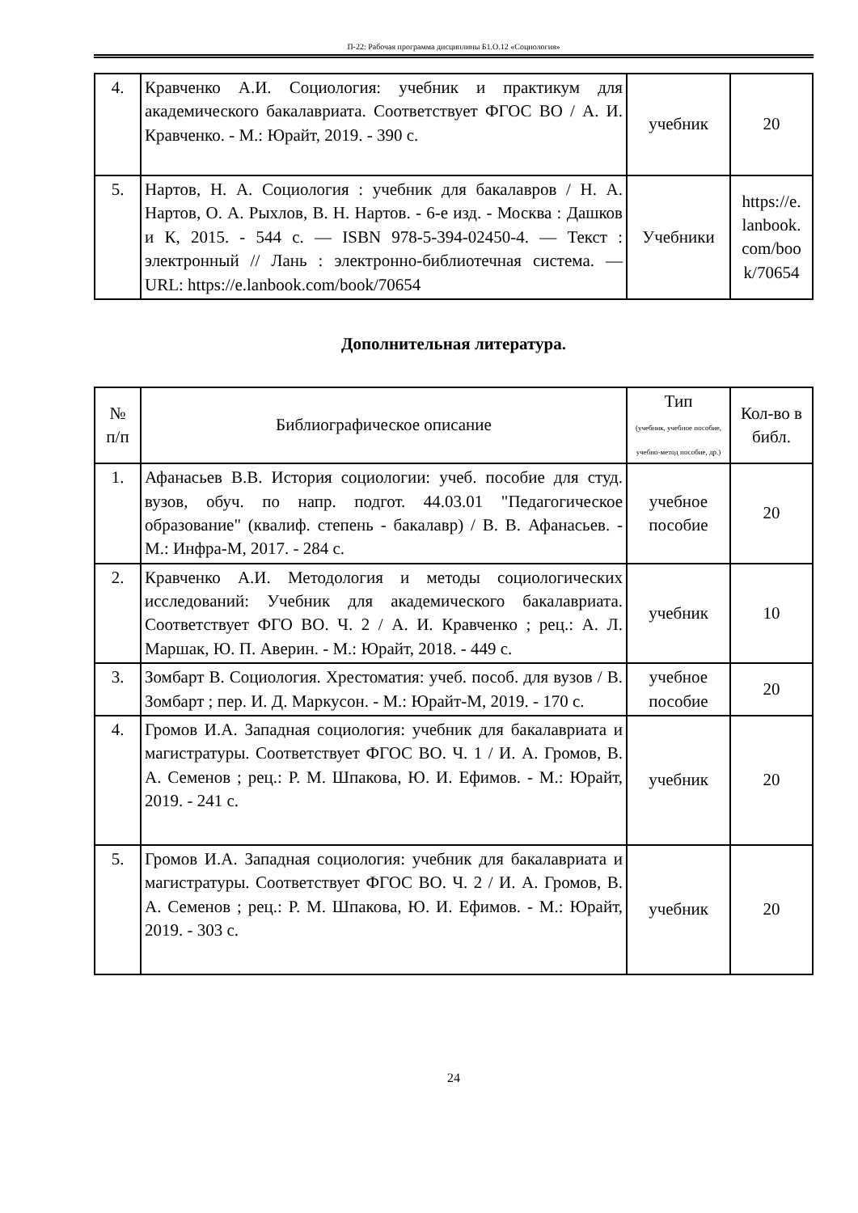П-22: Рабочая программа дисциплины Б1.О.12 «Социология»
| 4. | Кравченко А.И. Социология: учебник и практикум для академического бакалавриата. Соответствует ФГОС ВО / А. И. Кравченко. - М.: Юрайт, 2019. - 390 с. | учебник | 20 |
| 5. | Нартов, Н. А. Социология : учебник для бакалавров / Н. А. Нартов, О. А. Рыхлов, В. Н. Нартов. - 6-е изд. - Москва : Дашков и К, 2015. - 544 с. — ISBN 978-5-394-02450-4. — Текст : электронный // Лань : электронно-библиотечная система. — URL: https://e.lanbook.com/book/70654 | Учебники | https://e. lanbook. com/boo k/70654 |
Дополнительная литература.
| № п/п | Библиографическое описание | Тип (учебник, учебное пособие, учебно-метод пособие, др.) | Кол-во в библ. |
| --- | --- | --- | --- |
| 1. | Афанасьев В.В. История социологии: учеб. пособие для студ. вузов, обуч. по напр. подгот. 44.03.01 "Педагогическое образование" (квалиф. степень - бакалавр) / В. В. Афанасьев. - М.: Инфра-М, 2017. - 284 с. | учебное пособие | 20 |
| 2. | Кравченко А.И. Методология и методы социологических исследований: Учебник для академического бакалавриата. Соответствует ФГО ВО. Ч. 2 / А. И. Кравченко ; рец.: А. Л. Маршак, Ю. П. Аверин. - М.: Юрайт, 2018. - 449 с. | учебник | 10 |
| 3. | Зомбарт В. Социология. Хрестоматия: учеб. пособ. для вузов / В. Зомбарт ; пер. И. Д. Маркусон. - М.: Юрайт-М, 2019. - 170 с. | учебное пособие | 20 |
| 4. | Громов И.А. Западная социология: учебник для бакалавриата и магистратуры. Соответствует ФГОС ВО. Ч. 1 / И. А. Громов, В. А. Семенов ; рец.: Р. М. Шпакова, Ю. И. Ефимов. - М.: Юрайт, 2019. - 241 с. | учебник | 20 |
| 5. | Громов И.А. Западная социология: учебник для бакалавриата и магистратуры. Соответствует ФГОС ВО. Ч. 2 / И. А. Громов, В. А. Семенов ; рец.: Р. М. Шпакова, Ю. И. Ефимов. - М.: Юрайт, 2019. - 303 с. | учебник | 20 |
24